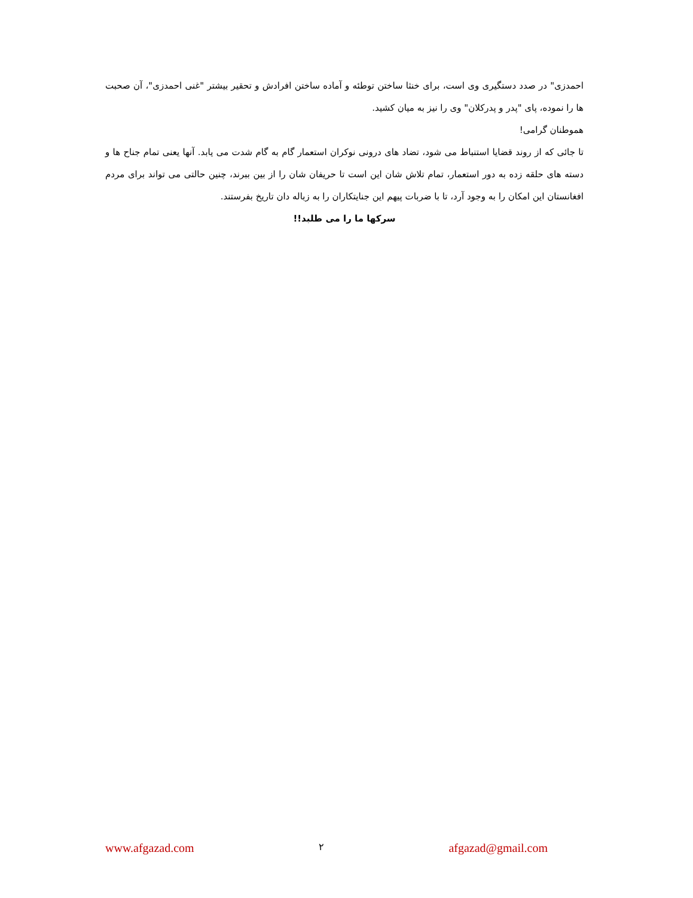احمدزی" در صدد دستگیری وی است، برای خنثا ساختن توطئه و آماده ساختن افرادش و تحقیر بیشتر "غنی احمدزی"، آن صحبت ها را نموده، پای "پدر و پدرکلان" وی را نیز به میان کشید.
هموطنان گرامی!
تا جائی که از روند قضایا استنباط می شود، تضاد های درونی نوکران استعمار گام به گام شدت می یابد. آنها یعنی تمام جناح ها و دسته های حلقه زده به دور استعمار، تمام تلاش شان این است تا حریفان شان را از بین ببرند، چنین حالتی می تواند برای مردم افغانستان این امکان را به وجود آرد، تا با ضربات پیهم این جنایتکاران را به زباله دان تاریخ بفرستند.
سرکها ما را می طلبد!!
www.afgazad.com ٢ afgazad@gmail.com